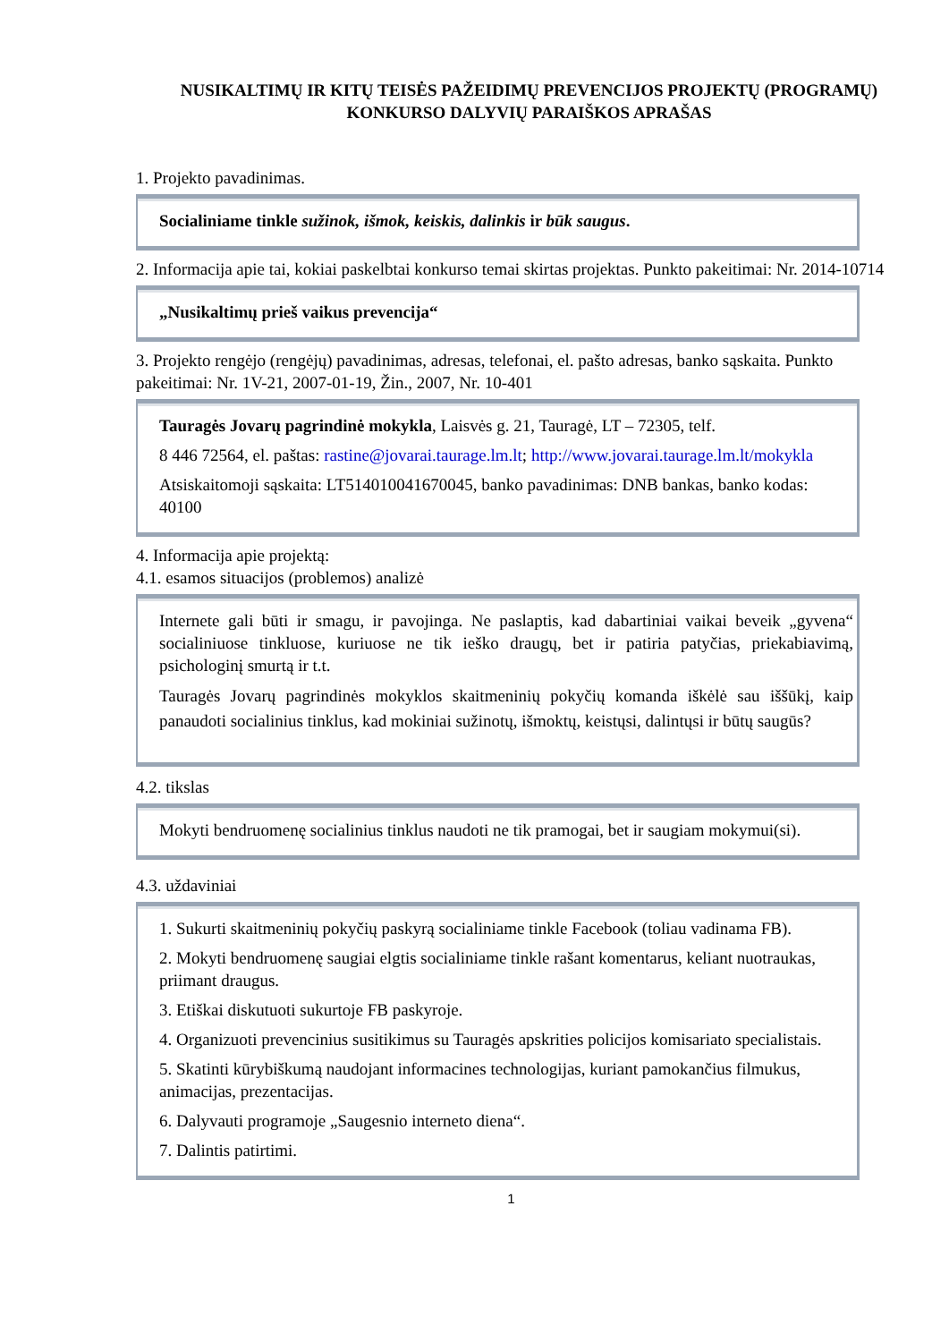NUSIKALTIMŲ IR KITŲ TEISĖS PAŽEIDIMŲ PREVENCIJOS PROJEKTŲ (PROGRAMŲ)
KONKURSO DALYVIŲ PARAIŠKOS APRAŠAS
1. Projekto pavadinimas.
Socialiniame tinkle sužinok, išmok, keiskis, dalinkis ir būk saugus.
2. Informacija apie tai, kokiai paskelbtai konkurso temai skirtas projektas. Punkto pakeitimai: Nr. 2014-10714
„Nusikaltimų prieš vaikus prevencija“
3. Projekto rengėjo (rengėjų) pavadinimas, adresas, telefonai, el. pašto adresas, banko sąskaita. Punkto pakeitimai: Nr. 1V-21, 2007-01-19, Žin., 2007, Nr. 10-401
Tauragės Jovarų pagrindinė mokykla, Laisvės g. 21, Tauragė, LT – 72305, telf.
8 446 72564, el. paštas: rastine@jovarai.taurage.lm.lt; http://www.jovarai.taurage.lm.lt/mokykla
Atsiskaitomoji sąskaita: LT514010041670045, banko pavadinimas: DNB bankas, banko kodas: 40100
4. Informacija apie projektą:
4.1. esamos situacijos (problemos) analizė
Internete gali būti ir smagu, ir pavojinga. Ne paslaptis, kad dabartiniai vaikai beveik „gyvena“ socialiniuose tinkluose, kuriuose ne tik ieško draugų, bet ir patiria patyčias, priekabiavimą, psichologinį smurtą ir t.t.
Tauragės Jovarų pagrindinės mokyklos skaitmeninių pokyčių komanda iškėlė sau iššūkį, kaip panaudoti socialinius tinklus, kad mokiniai sužinotų, išmoktų, keistųsi, dalintųsi ir būtų saugūs?
4.2. tikslas
Mokyti bendruomenę socialinius tinklus naudoti ne tik pramogai, bet ir saugiam mokymui(si).
4.3. uždaviniai
1. Sukurti skaitmeninių pokyčių paskyrą socialiniame tinkle Facebook (toliau vadinama FB).
2. Mokyti bendruomenę saugiai elgtis socialiniame tinkle rašant komentarus, keliant nuotraukas, priimant draugus.
3. Etiškai diskutuoti sukurtoje FB paskyroje.
4. Organizuoti prevencinius susitikimus su Tauragės apskrities policijos komisariato specialistais.
5. Skatinti kūrybiškumą naudojant informacines technologijas, kuriant pamokančius filmukus, animacijas, prezentacijas.
6. Dalyvauti programoje „Saugesnio interneto diena“.
7. Dalintis patirtimi.
1